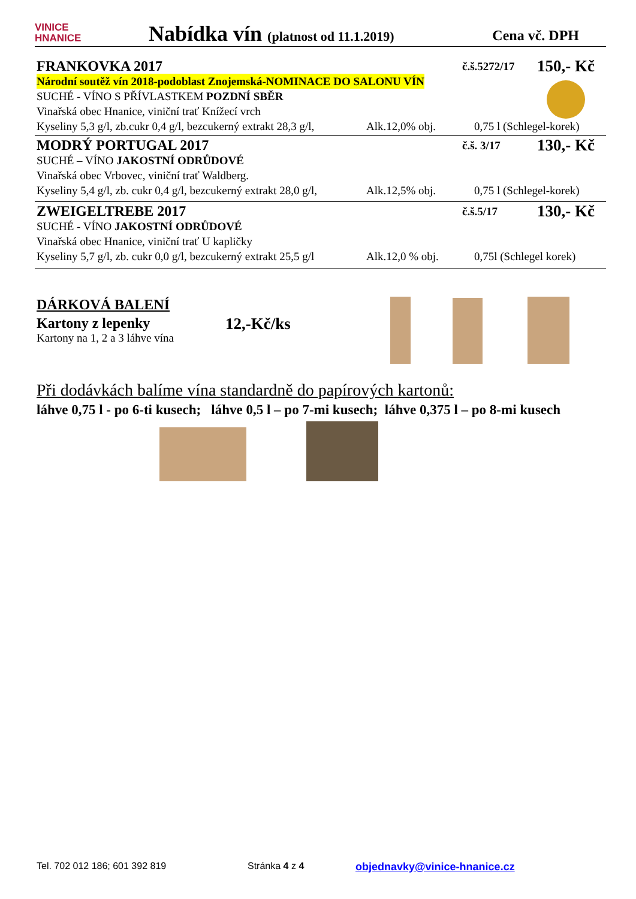VINICE
HNANICE
Nabídka vín (platnost od 11.1.2019)
Cena vč. DPH
FRANKOVKA 2017 č.š.5272/17 150,- Kč
Národní soutěž vín 2018-podoblast Znojemská-NOMINACE DO SALONU VÍN
SUCHÉ - VÍNO S PŘÍVLASTKEM POZDNÍ SBĚR
Vinařská obec Hnanice, viniční trať Knížecí vrch
Kyseliny 5,3 g/l, zb.cukr 0,4 g/l, bezcukerný extrakt 28,3 g/l, Alk.12,0% obj. 0,75 l (Schlegel-korek)
MODRÝ PORTUGAL 2017 č.š. 3/17 130,- Kč
SUCHÉ – VÍNO JAKOSTNÍ ODRŮDOVÉ
Vinařská obec Vrbovec, viniční trať Waldberg.
Kyseliny 5,4 g/l, zb. cukr 0,4 g/l, bezcukerný extrakt 28,0 g/l, Alk.12,5% obj. 0,75 l (Schlegel-korek)
ZWEIGELTREBE 2017 č.š.5/17 130,- Kč
SUCHÉ - VÍNO JAKOSTNÍ ODRŮDOVÉ
Vinařská obec Hnanice, viniční trať U kapličky
Kyseliny 5,7 g/l, zb. cukr 0,0 g/l, bezcukerný extrakt 25,5 g/l Alk.12,0 % obj. 0,75l (Schlegel korek)
DÁRKOVÁ BALENÍ
Kartony z lepenky
Kartony na 1, 2 a 3 láhve vína
12,-Kč/ks
Při dodávkách balíme vína standardně do papírových kartonů:
láhve 0,75 l - po 6-ti kusech; láhve 0,5 l – po 7-mi kusech; láhve 0,375 l – po 8-mi kusech
Tel. 702 012 186; 601 392 819 Stránka 4 z 4 objednavky@vinice-hnanice.cz